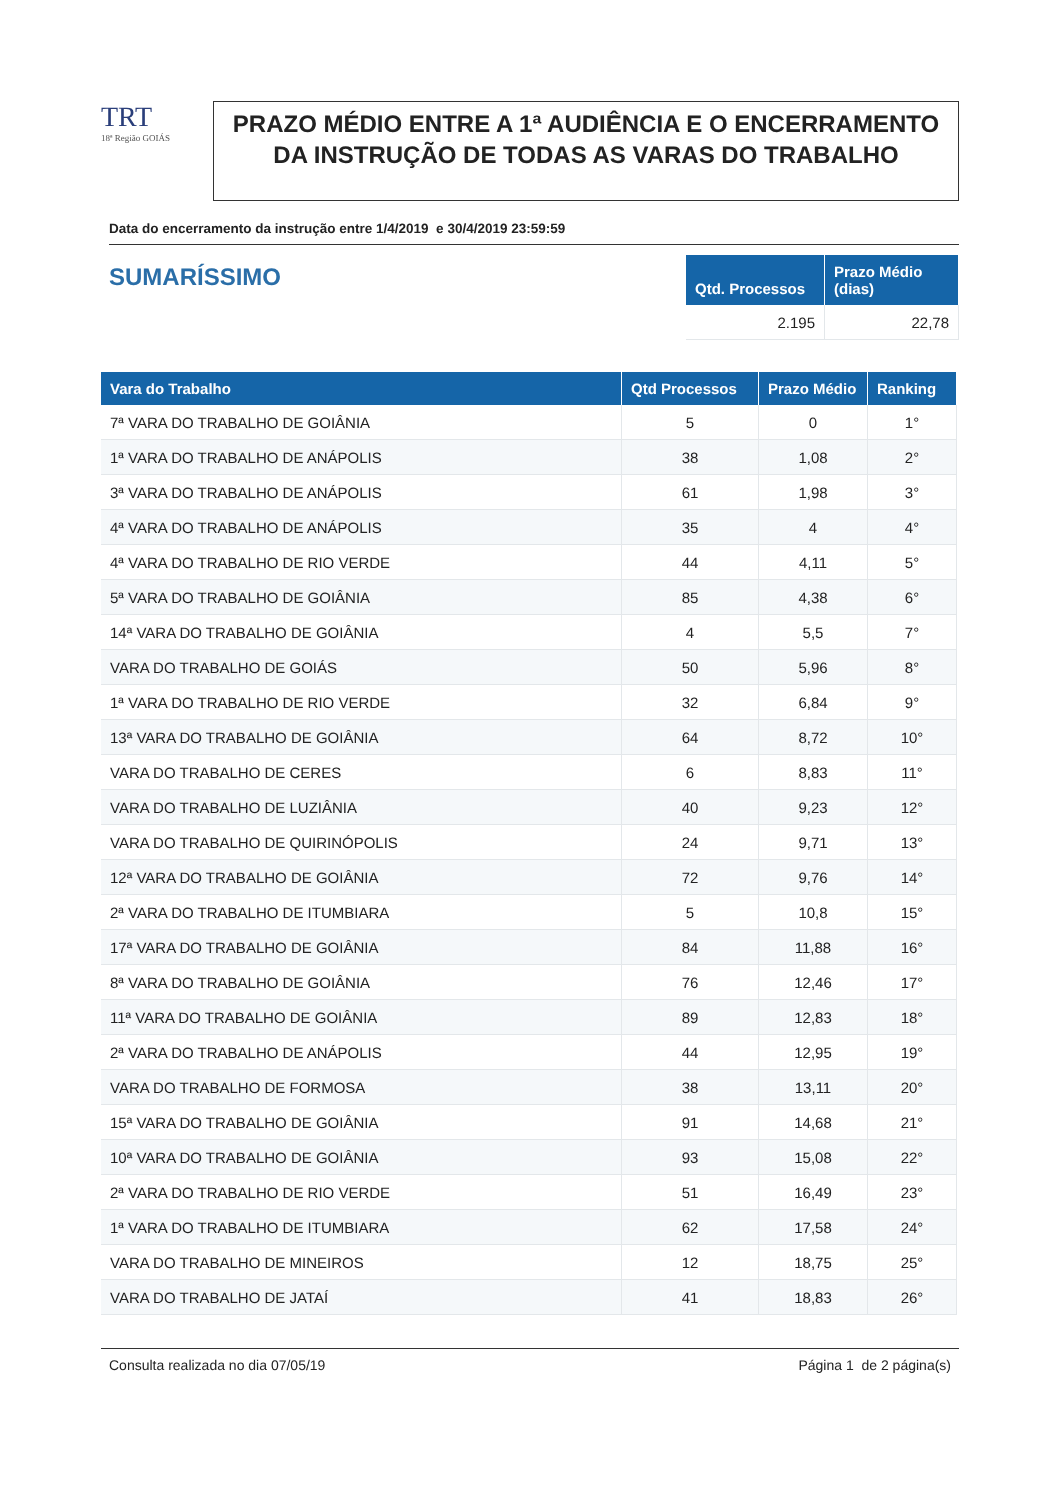TRT
18ª Região GOIÁS
PRAZO MÉDIO ENTRE A 1ª AUDIÊNCIA E O ENCERRAMENTO DA INSTRUÇÃO DE TODAS AS VARAS DO TRABALHO
Data do encerramento da instrução entre 1/4/2019 e 30/4/2019 23:59:59
SUMARÍSSIMO
| Qtd. Processos | Prazo Médio (dias) |
| --- | --- |
| 2.195 | 22,78 |
| Vara do Trabalho | Qtd Processos | Prazo Médio | Ranking |
| --- | --- | --- | --- |
| 7ª VARA DO TRABALHO DE GOIÂNIA | 5 | 0 | 1° |
| 1ª VARA DO TRABALHO DE ANÁPOLIS | 38 | 1,08 | 2° |
| 3ª VARA DO TRABALHO DE ANÁPOLIS | 61 | 1,98 | 3° |
| 4ª VARA DO TRABALHO DE ANÁPOLIS | 35 | 4 | 4° |
| 4ª VARA DO TRABALHO DE RIO VERDE | 44 | 4,11 | 5° |
| 5ª VARA DO TRABALHO DE GOIÂNIA | 85 | 4,38 | 6° |
| 14ª VARA DO TRABALHO DE GOIÂNIA | 4 | 5,5 | 7° |
| VARA DO TRABALHO DE GOIÁS | 50 | 5,96 | 8° |
| 1ª VARA DO TRABALHO DE RIO VERDE | 32 | 6,84 | 9° |
| 13ª VARA DO TRABALHO DE GOIÂNIA | 64 | 8,72 | 10° |
| VARA DO TRABALHO DE CERES | 6 | 8,83 | 11° |
| VARA DO TRABALHO DE LUZIÂNIA | 40 | 9,23 | 12° |
| VARA DO TRABALHO DE QUIRINÓPOLIS | 24 | 9,71 | 13° |
| 12ª VARA DO TRABALHO DE GOIÂNIA | 72 | 9,76 | 14° |
| 2ª VARA DO TRABALHO DE ITUMBIARA | 5 | 10,8 | 15° |
| 17ª VARA DO TRABALHO DE GOIÂNIA | 84 | 11,88 | 16° |
| 8ª VARA DO TRABALHO DE GOIÂNIA | 76 | 12,46 | 17° |
| 11ª VARA DO TRABALHO DE GOIÂNIA | 89 | 12,83 | 18° |
| 2ª VARA DO TRABALHO DE ANÁPOLIS | 44 | 12,95 | 19° |
| VARA DO TRABALHO DE FORMOSA | 38 | 13,11 | 20° |
| 15ª VARA DO TRABALHO DE GOIÂNIA | 91 | 14,68 | 21° |
| 10ª VARA DO TRABALHO DE GOIÂNIA | 93 | 15,08 | 22° |
| 2ª VARA DO TRABALHO DE RIO VERDE | 51 | 16,49 | 23° |
| 1ª VARA DO TRABALHO DE ITUMBIARA | 62 | 17,58 | 24° |
| VARA DO TRABALHO DE MINEIROS | 12 | 18,75 | 25° |
| VARA DO TRABALHO DE JATAÍ | 41 | 18,83 | 26° |
Consulta realizada no dia 07/05/19 Página 1 de 2 página(s)